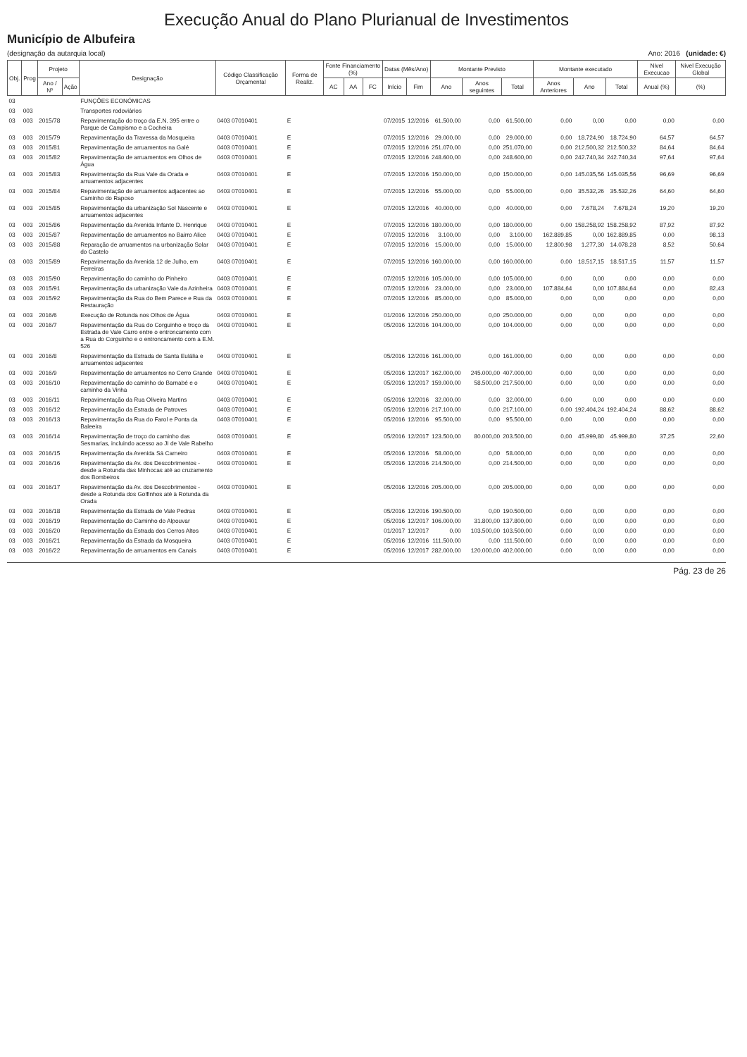Execução Anual do Plano Plurianual de Investimentos
Município de Albufeira
(designação da autarquia local) Ano: 2016 (unidade: €)
| Obj. | Prog | Projeto | | Designação | Código Classificação Orçamental | Forma de Realiz. | Fonte Financiamento (%) | | | Datas (Mês/Ano) | | Montante Previsto | | | Montante executado | | | Nivel Execucao | Nivel Execução Global |
| --- | --- | --- | --- | --- | --- | --- | --- | --- | --- | --- | --- | --- | --- | --- | --- | --- | --- | --- | --- |
| | | Ano / Nº | Ação | | | | AC | AA | FC | Início | Fim | Ano | Anos seguintes | Total | Anos Anteriores | Ano | Total | Anual (%) | (%) |
| 03 | | | | FUNÇÕES ECONÓMICAS | | | | | | | | | | | | | | | |
| 03 | 003 | | | Transportes rodoviários | | | | | | | | | | | | | | | |
| 03 | 003 | 2015/78 | | Repavimentação do troço da E.N. 395 entre o Parque de Campismo e a Cocheira | 0403 07010401 | E | | | | 07/2015 | 12/2016 | 61.500,00 | 0,00 | 61.500,00 | 0,00 | 0,00 | 0,00 | 0,00 | 0,00 |
| 03 | 003 | 2015/79 | | Repavimentação da Travessa da Mosqueira | 0403 07010401 | E | | | | 07/2015 | 12/2016 | 29.000,00 | 0,00 | 29.000,00 | 0,00 | 18.724,90 | 18.724,90 | 64,57 | 64,57 |
| 03 | 003 | 2015/81 | | Repavimentação de arruamentos na Galé | 0403 07010401 | E | | | | 07/2015 | 12/2016 | 251.070,00 | 0,00 | 251.070,00 | 0,00 | 212.500,32 | 212.500,32 | 84,64 | 84,64 |
| 03 | 003 | 2015/82 | | Repavimentação de arruamentos em Olhos de Água | 0403 07010401 | E | | | | 07/2015 | 12/2016 | 248.600,00 | 0,00 | 248.600,00 | 0,00 | 242.740,34 | 242.740,34 | 97,64 | 97,64 |
| 03 | 003 | 2015/83 | | Repavimentação da Rua Vale da Orada e arruamentos adjacentes | 0403 07010401 | E | | | | 07/2015 | 12/2016 | 150.000,00 | 0,00 | 150.000,00 | 0,00 | 145.035,56 | 145.035,56 | 96,69 | 96,69 |
| 03 | 003 | 2015/84 | | Repavimentação de arruamentos adjacentes ao Caminho do Raposo | 0403 07010401 | E | | | | 07/2015 | 12/2016 | 55.000,00 | 0,00 | 55.000,00 | 0,00 | 35.532,26 | 35.532,26 | 64,60 | 64,60 |
| 03 | 003 | 2015/85 | | Repavimentação da urbanização Sol Nascente e arruamentos adjacentes | 0403 07010401 | E | | | | 07/2015 | 12/2016 | 40.000,00 | 0,00 | 40.000,00 | 0,00 | 7.678,24 | 7.678,24 | 19,20 | 19,20 |
| 03 | 003 | 2015/86 | | Repavimentação da Avenida Infante D. Henrique | 0403 07010401 | E | | | | 07/2015 | 12/2016 | 180.000,00 | 0,00 | 180.000,00 | 0,00 | 158.258,92 | 158.258,92 | 87,92 | 87,92 |
| 03 | 003 | 2015/87 | | Repavimentação de arruamentos no Bairro Alice | 0403 07010401 | E | | | | 07/2015 | 12/2016 | 3.100,00 | 0,00 | 3.100,00 | 162.889,85 | 0,00 | 162.889,85 | 0,00 | 98,13 |
| 03 | 003 | 2015/88 | | Reparação de arruamentos na urbanização Solar do Castelo | 0403 07010401 | E | | | | 07/2015 | 12/2016 | 15.000,00 | 0,00 | 15.000,00 | 12.800,98 | 1.277,30 | 14.078,28 | 8,52 | 50,64 |
| 03 | 003 | 2015/89 | | Repavimentação da Avenida 12 de Julho, em Ferreiras | 0403 07010401 | E | | | | 07/2015 | 12/2016 | 160.000,00 | 0,00 | 160.000,00 | 0,00 | 18.517,15 | 18.517,15 | 11,57 | 11,57 |
| 03 | 003 | 2015/90 | | Repavimentação do caminho do Pinheiro | 0403 07010401 | E | | | | 07/2015 | 12/2016 | 105.000,00 | 0,00 | 105.000,00 | 0,00 | 0,00 | 0,00 | 0,00 | 0,00 |
| 03 | 003 | 2015/91 | | Repavimentação da urbanização Vale da Azinheira | 0403 07010401 | E | | | | 07/2015 | 12/2016 | 23.000,00 | 0,00 | 23.000,00 | 107.884,64 | 0,00 | 107.884,64 | 0,00 | 82,43 |
| 03 | 003 | 2015/92 | | Repavimentação da Rua do Bem Parece e Rua da Restauração | 0403 07010401 | E | | | | 07/2015 | 12/2016 | 85.000,00 | 0,00 | 85.000,00 | 0,00 | 0,00 | 0,00 | 0,00 | 0,00 |
| 03 | 003 | 2016/6 | | Execução de Rotunda nos Olhos de Água | 0403 07010401 | E | | | | 01/2016 | 12/2016 | 250.000,00 | 0,00 | 250.000,00 | 0,00 | 0,00 | 0,00 | 0,00 | 0,00 |
| 03 | 003 | 2016/7 | | Repavimentação da Rua do Corguinho e troço da Estrada de Vale Carro entre o entroncamento com a Rua do Corguinho e o entroncamento com a E.M. 526 | 0403 07010401 | E | | | | 05/2016 | 12/2016 | 104.000,00 | 0,00 | 104.000,00 | 0,00 | 0,00 | 0,00 | 0,00 | 0,00 |
| 03 | 003 | 2016/8 | | Repavimentação da Estrada de Santa Eulália e arruamentos adjacentes | 0403 07010401 | E | | | | 05/2016 | 12/2016 | 161.000,00 | 0,00 | 161.000,00 | 0,00 | 0,00 | 0,00 | 0,00 | 0,00 |
| 03 | 003 | 2016/9 | | Repavimentação de arruamentos no Cerro Grande | 0403 07010401 | E | | | | 05/2016 | 12/2017 | 162.000,00 | 245.000,00 | 407.000,00 | 0,00 | 0,00 | 0,00 | 0,00 | 0,00 |
| 03 | 003 | 2016/10 | | Repavimentação do caminho do Barnabé e o caminho da Vinha | 0403 07010401 | E | | | | 05/2016 | 12/2017 | 159.000,00 | 58.500,00 | 217.500,00 | 0,00 | 0,00 | 0,00 | 0,00 | 0,00 |
| 03 | 003 | 2016/11 | | Repavimentação da Rua Oliveira Martins | 0403 07010401 | E | | | | 05/2016 | 12/2016 | 32.000,00 | 0,00 | 32.000,00 | 0,00 | 0,00 | 0,00 | 0,00 | 0,00 |
| 03 | 003 | 2016/12 | | Repavimentação da Estrada de Patroves | 0403 07010401 | E | | | | 05/2016 | 12/2016 | 217.100,00 | 0,00 | 217.100,00 | 0,00 | 192.404,24 | 192.404,24 | 88,62 | 88,62 |
| 03 | 003 | 2016/13 | | Repavimentação da Rua do Farol e Ponta da Baleeira | 0403 07010401 | E | | | | 05/2016 | 12/2016 | 95.500,00 | 0,00 | 95.500,00 | 0,00 | 0,00 | 0,00 | 0,00 | 0,00 |
| 03 | 003 | 2016/14 | | Repavimentação de troço do caminho das Sesmarias, incluindo acesso ao JI de Vale Rabelho | 0403 07010401 | E | | | | 05/2016 | 12/2017 | 123.500,00 | 80.000,00 | 203.500,00 | 0,00 | 45.999,80 | 45.999,80 | 37,25 | 22,60 |
| 03 | 003 | 2016/15 | | Repavimentação da Avenida Sá Carneiro | 0403 07010401 | E | | | | 05/2016 | 12/2016 | 58.000,00 | 0,00 | 58.000,00 | 0,00 | 0,00 | 0,00 | 0,00 | 0,00 |
| 03 | 003 | 2016/16 | | Repavimentação da Av. dos Descobrimentos - desde a Rotunda das Minhocas até ao cruzamento dos Bombeiros | 0403 07010401 | E | | | | 05/2016 | 12/2016 | 214.500,00 | 0,00 | 214.500,00 | 0,00 | 0,00 | 0,00 | 0,00 | 0,00 |
| 03 | 003 | 2016/17 | | Repavimentação da Av. dos Descobrimentos - desde a Rotunda dos Golfinhos até à Rotunda da Orada | 0403 07010401 | E | | | | 05/2016 | 12/2016 | 205.000,00 | 0,00 | 205.000,00 | 0,00 | 0,00 | 0,00 | 0,00 | 0,00 |
| 03 | 003 | 2016/18 | | Repavimentação da Estrada de Vale Pedras | 0403 07010401 | E | | | | 05/2016 | 12/2016 | 190.500,00 | 0,00 | 190.500,00 | 0,00 | 0,00 | 0,00 | 0,00 | 0,00 |
| 03 | 003 | 2016/19 | | Repavimentação do Caminho do Alpouvar | 0403 07010401 | E | | | | 05/2016 | 12/2017 | 106.000,00 | 31.800,00 | 137.800,00 | 0,00 | 0,00 | 0,00 | 0,00 | 0,00 |
| 03 | 003 | 2016/20 | | Repavimentação da Estrada dos Cerros Altos | 0403 07010401 | E | | | | 01/2017 | 12/2017 | 0,00 | 103.500,00 | 103.500,00 | 0,00 | 0,00 | 0,00 | 0,00 | 0,00 |
| 03 | 003 | 2016/21 | | Repavimentação da Estrada da Mosqueira | 0403 07010401 | E | | | | 05/2016 | 12/2016 | 111.500,00 | 0,00 | 111.500,00 | 0,00 | 0,00 | 0,00 | 0,00 | 0,00 |
| 03 | 003 | 2016/22 | | Repavimentação de arruamentos em Canais | 0403 07010401 | E | | | | 05/2016 | 12/2017 | 282.000,00 | 120.000,00 | 402.000,00 | 0,00 | 0,00 | 0,00 | 0,00 | 0,00 |
Pág. 23 de 26